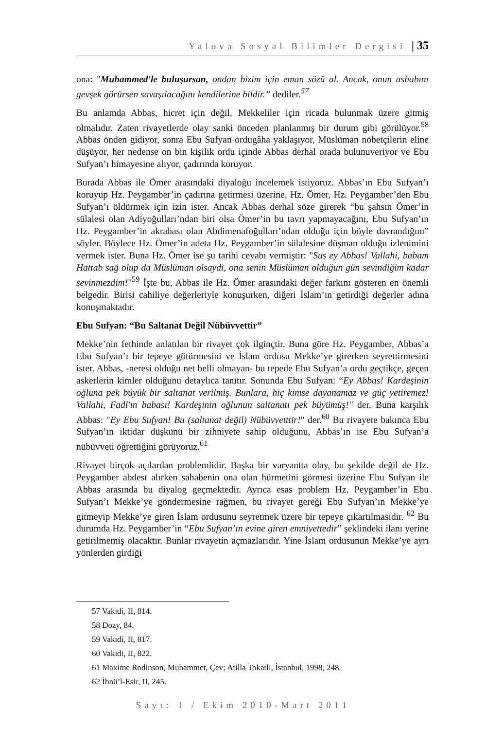Yalova Sosyal Bilimler Dergisi | 35
ona: "Muhammed'le buluşursan, ondan bizim için eman sözü al. Ancak, onun ashabını gevşek görürsen savaşılacağını kendilerine bildir.” dediler.<sup>57</sup>
Bu anlamda Abbas, hicret için değil, Mekkeliler için ricada bulunmak üzere gitmiş olmalıdır. Zaten rivayetlerde olay sanki önceden planlanmış bir durum gibi görülüyor.<sup>58</sup> Abbas önden gidiyor, sonra Ebu Sufyan ordugâha yaklaşıyor, Müslüman nöbetçilerin eline düşüyor, her nedense on bin kişilik ordu içinde Abbas derhal orada bulunuveriyor ve Ebu Sufyan’ı himayesine alıyor, çadırında koruyor.
Burada Abbas ile Ömer arasındaki diyaloğu incelemek istiyoruz. Abbas’ın Ebu Sufyan’ı koruyup Hz. Peygamber’in çadırına getirmesi üzerine, Hz. Ömer, Hz. Peygamber’den Ebu Sufyan’ı öldürmek için izin ister. Ancak Abbas derhal söze girerek “bu şahsın Ömer’in sülalesi olan Adiyoğulları’ndan biri olsa Ömer’in bu tavrı yapmayacağını, Ebu Sufyan’ın Hz. Peygamber’in akrabası olan Abdimenafoğulları’ndan olduğu için böyle davrandığını” söyler. Böylece Hz. Ömer’in adeta Hz. Peygamber’in sülalesine düşman olduğu izlenimini vermek ister. Buna Hz. Ömer ise şu tarihi cevabı vermiştir: "Sus ey Abbas! Vallahi, babam Hattab sağ olup da Müslüman olsaydı, ona senin Müslüman olduğun gün sevindiğim kadar sevinmezdim!"<sup>59</sup> İşte bu, Abbas ile Hz. Ömer arasındaki değer farkını gösteren en önemli belgedir. Birisi cahiliye değerleriyle konuşurken, diğeri İslam’ın getirdiği değerler adına konuşmaktadır.
Ebu Sufyan: “Bu Saltanat Değil Nübüvvettir”
Mekke’nin fethinde anlatılan bir rivayet çok ilginçtir. Buna göre Hz. Peygamber, Abbas’a Ebu Sufyan’ı bir tepeye götürmesini ve İslam ordusu Mekke’ye girerken seyrettirmesini ister. Abbas, -neresi olduğu net belli olmayan- bu tepede Ebu Sufyan’a ordu geçtikçe, geçen askerlerin kimler olduğunu detaylıca tanıtır. Sonunda Ebu Sufyan: “Ey Abbas! Kardeşinin oğluna pek büyük bir saltanat verilmiş. Bunlara, hiç kimse dayanamaz ve güç yetiremez! Vallahi, Fadl'ın babası! Kardeşinin oğlunun saltanatı pek büyümüş!" der. Buna karşılık Abbas: "Ey Ebu Sufyan! Bu (saltanat değil) Nübüvvetttir!" der.<sup>60</sup> Bu rivayete bakınca Ebu Sufyan’ın iktidar düşkünü bir zihniyete sahip olduğunu, Abbas’ın ise Ebu Sufyan’a nübüvveti öğrettiğini görüyoruz.<sup>61</sup>
Rivayet birçok açılardan problemlidir. Başka bir varyantta olay, bu şekilde değil de Hz. Peygamber abdest alırken sahabenin ona olan hürmetini görmesi üzerine Ebu Sufyan ile Abbas arasında bu diyalog geçmektedir. Ayrıca esas problem Hz. Peygamber’in Ebu Sufyan’ı Mekke’ye göndermesine rağmen, bu rivayet gereği Ebu Sufyan’ın Mekke’ye gitmeyip Mekke’ye giren İslam ordusunu seyretmek üzere bir tepeye çıkartılmasıdır. <sup>62</sup> Bu durumda Hz. Peygamber’in “Ebu Sufyan’ın evine giren emniyettedir” şeklindeki ilanı yerine getirilmemiş olacaktır. Bunlar rivayetin açmazlarıdır. Yine İslam ordusunun Mekke’ye ayrı yönlerden girdiği
57 Vakıdi, II, 814.
58 Dozy, 84.
59 Vakıdi, II, 817.
60 Vakıdi, II, 822.
61 Maxime Rodinson, Muhammet, Çev; Atilla Tokatlı, İstanbul, 1998, 248.
62 İbnü’l-Esir, II, 245.
Sayı: 1 / Ekim 2010-Mart 2011